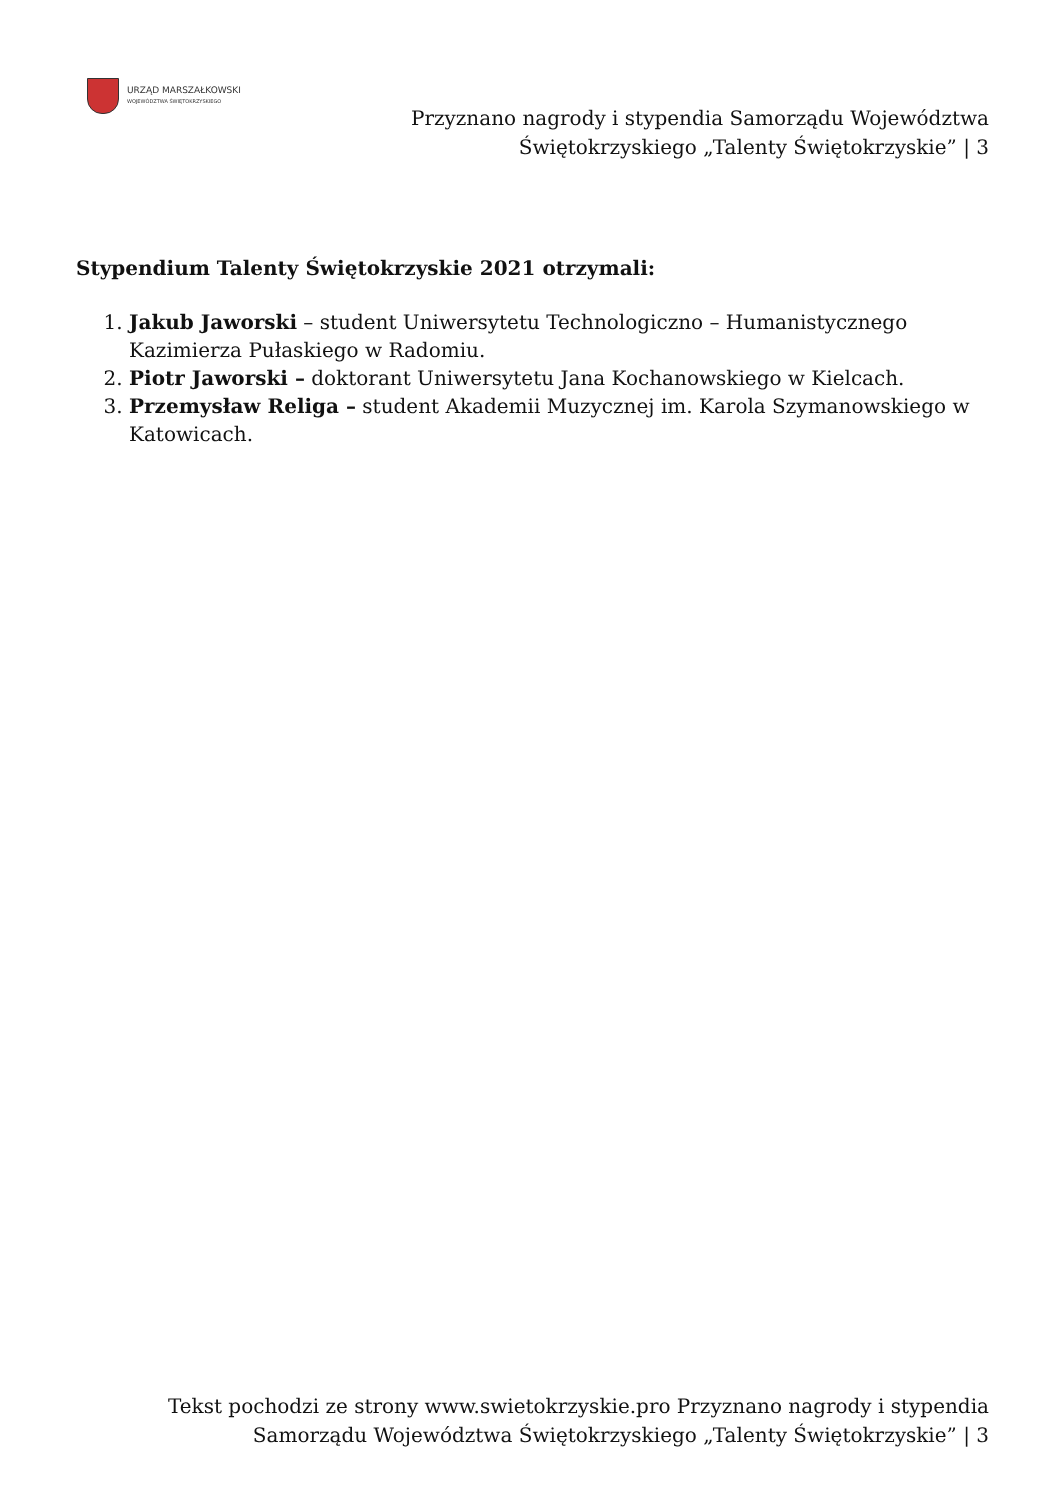URZĄD MARSZAŁKOWSKI
WOJEWÓDZTWA ŚWIĘTOKRZYSKIEGO
Przyznano nagrody i stypendia Samorządu Województwa
Świętokrzyskiego „Talenty Świętokrzyskie” | 3
Stypendium Talenty Świętokrzyskie 2021 otrzymali:
1. Jakub Jaworski – student Uniwersytetu Technologiczno – Humanistycznego Kazimierza Pułaskiego w Radomiu.
2. Piotr Jaworski – doktorant Uniwersytetu Jana Kochanowskiego w Kielcach.
3. Przemysław Religa – student Akademii Muzycznej im. Karola Szymanowskiego w Katowicach.
Tekst pochodzi ze strony www.swietokrzyskie.pro Przyznano nagrody i stypendia
Samorządu Województwa Świętokrzyskiego „Talenty Świętokrzyskie” | 3